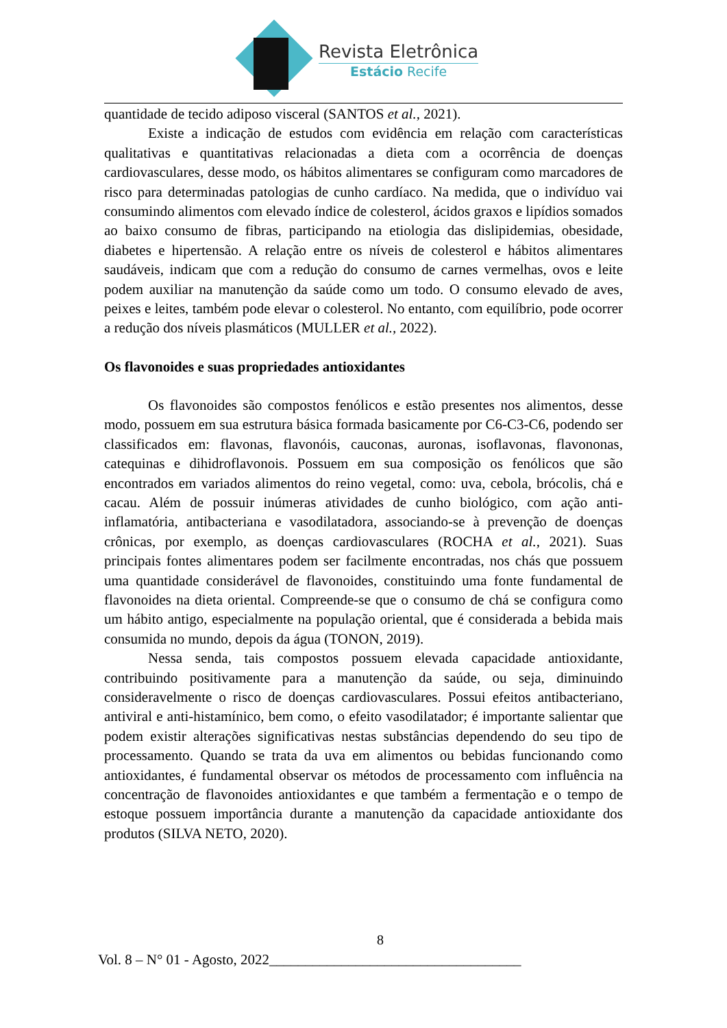Revista Eletrônica
Estácio Recife
quantidade de tecido adiposo visceral (SANTOS et al., 2021).
Existe a indicação de estudos com evidência em relação com características qualitativas e quantitativas relacionadas a dieta com a ocorrência de doenças cardiovasculares, desse modo, os hábitos alimentares se configuram como marcadores de risco para determinadas patologias de cunho cardíaco. Na medida, que o indivíduo vai consumindo alimentos com elevado índice de colesterol, ácidos graxos e lipídios somados ao baixo consumo de fibras, participando na etiologia das dislipidemias, obesidade, diabetes e hipertensão. A relação entre os níveis de colesterol e hábitos alimentares saudáveis, indicam que com a redução do consumo de carnes vermelhas, ovos e leite podem auxiliar na manutenção da saúde como um todo. O consumo elevado de aves, peixes e leites, também pode elevar o colesterol. No entanto, com equilíbrio, pode ocorrer a redução dos níveis plasmáticos (MULLER et al., 2022).
Os flavonoides e suas propriedades antioxidantes
Os flavonoides são compostos fenólicos e estão presentes nos alimentos, desse modo, possuem em sua estrutura básica formada basicamente por C6-C3-C6, podendo ser classificados em: flavonas, flavonóis, cauconas, auronas, isoflavonas, flavononas, catequinas e dihidroflavonois. Possuem em sua composição os fenólicos que são encontrados em variados alimentos do reino vegetal, como: uva, cebola, brócolis, chá e cacau. Além de possuir inúmeras atividades de cunho biológico, com ação anti-inflamatória, antibacteriana e vasodilatadora, associando-se à prevenção de doenças crônicas, por exemplo, as doenças cardiovasculares (ROCHA et al., 2021). Suas principais fontes alimentares podem ser facilmente encontradas, nos chás que possuem uma quantidade considerável de flavonoides, constituindo uma fonte fundamental de flavonoides na dieta oriental. Compreende-se que o consumo de chá se configura como um hábito antigo, especialmente na população oriental, que é considerada a bebida mais consumida no mundo, depois da água (TONON, 2019).
Nessa senda, tais compostos possuem elevada capacidade antioxidante, contribuindo positivamente para a manutenção da saúde, ou seja, diminuindo consideravelmente o risco de doenças cardiovasculares. Possui efeitos antibacteriano, antiviral e anti-histamínico, bem como, o efeito vasodilatador; é importante salientar que podem existir alterações significativas nestas substâncias dependendo do seu tipo de processamento. Quando se trata da uva em alimentos ou bebidas funcionando como antioxidantes, é fundamental observar os métodos de processamento com influência na concentração de flavonoides antioxidantes e que também a fermentação e o tempo de estoque possuem importância durante a manutenção da capacidade antioxidante dos produtos (SILVA NETO, 2020).
8
Vol. 8 – N° 01 - Agosto, 2022___________________________________